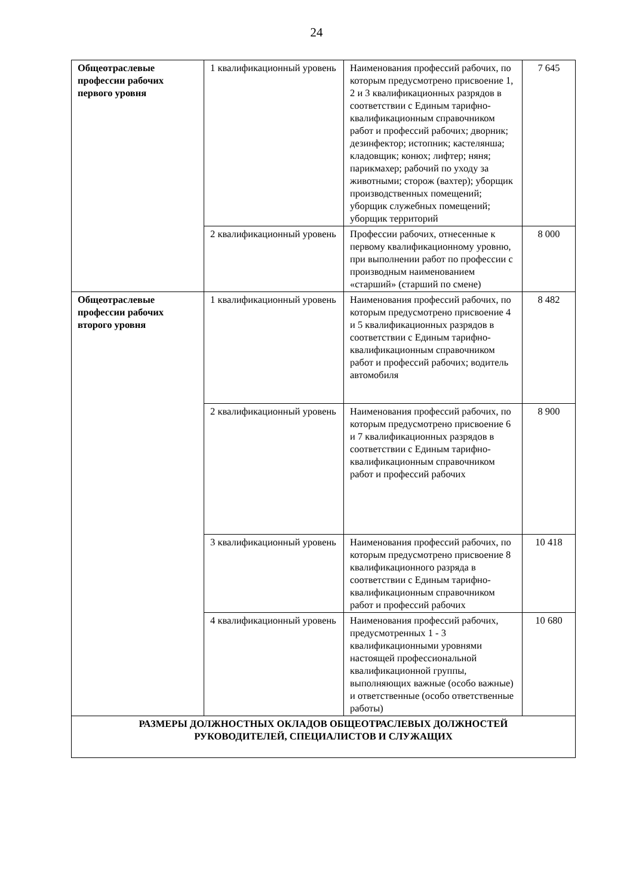24
| Общеотраслевые профессии рабочих первого уровня | 1 квалификационный уровень | Наименования профессий рабочих, по которым предусмотрено присвоение 1, 2 и 3 квалификационных разрядов в соответствии с Единым тарифно-квалификационным справочником работ и профессий рабочих; дворник; дезинфектор; истопник; кастелянша; кладовщик; конюх; лифтер; няня; парикмахер; рабочий по уходу за животными; сторож (вахтер); уборщик производственных помещений; уборщик служебных помещений; уборщик территорий | 7 645 |
| | 2 квалификационный уровень | Профессии рабочих, отнесенные к первому квалификационному уровню, при выполнении работ по профессии с производным наименованием «старший» (старший по смене) | 8 000 |
| Общеотраслевые профессии рабочих второго уровня | 1 квалификационный уровень | Наименования профессий рабочих, по которым предусмотрено присвоение 4 и 5 квалификационных разрядов в соответствии с Единым тарифно-квалификационным справочником работ и профессий рабочих; водитель автомобиля | 8 482 |
| | 2 квалификационный уровень | Наименования профессий рабочих, по которым предусмотрено присвоение 6 и 7 квалификационных разрядов в соответствии с Единым тарифно-квалификационным справочником работ и профессий рабочих | 8 900 |
| | 3 квалификационный уровень | Наименования профессий рабочих, по которым предусмотрено присвоение 8 квалификационного разряда в соответствии с Единым тарифно-квалификационным справочником работ и профессий рабочих | 10 418 |
| | 4 квалификационный уровень | Наименования профессий рабочих, предусмотренных 1 - 3 квалификационными уровнями настоящей профессиональной квалификационной группы, выполняющих важные (особо важные) и ответственные (особо ответственные работы) | 10 680 |
| РАЗМЕРЫ ДОЛЖНОСТНЫХ ОКЛАДОВ ОБЩЕОТРАСЛЕВЫХ ДОЛЖНОСТЕЙ РУКОВОДИТЕЛЕЙ, СПЕЦИАЛИСТОВ И СЛУЖАЩИХ | | | |